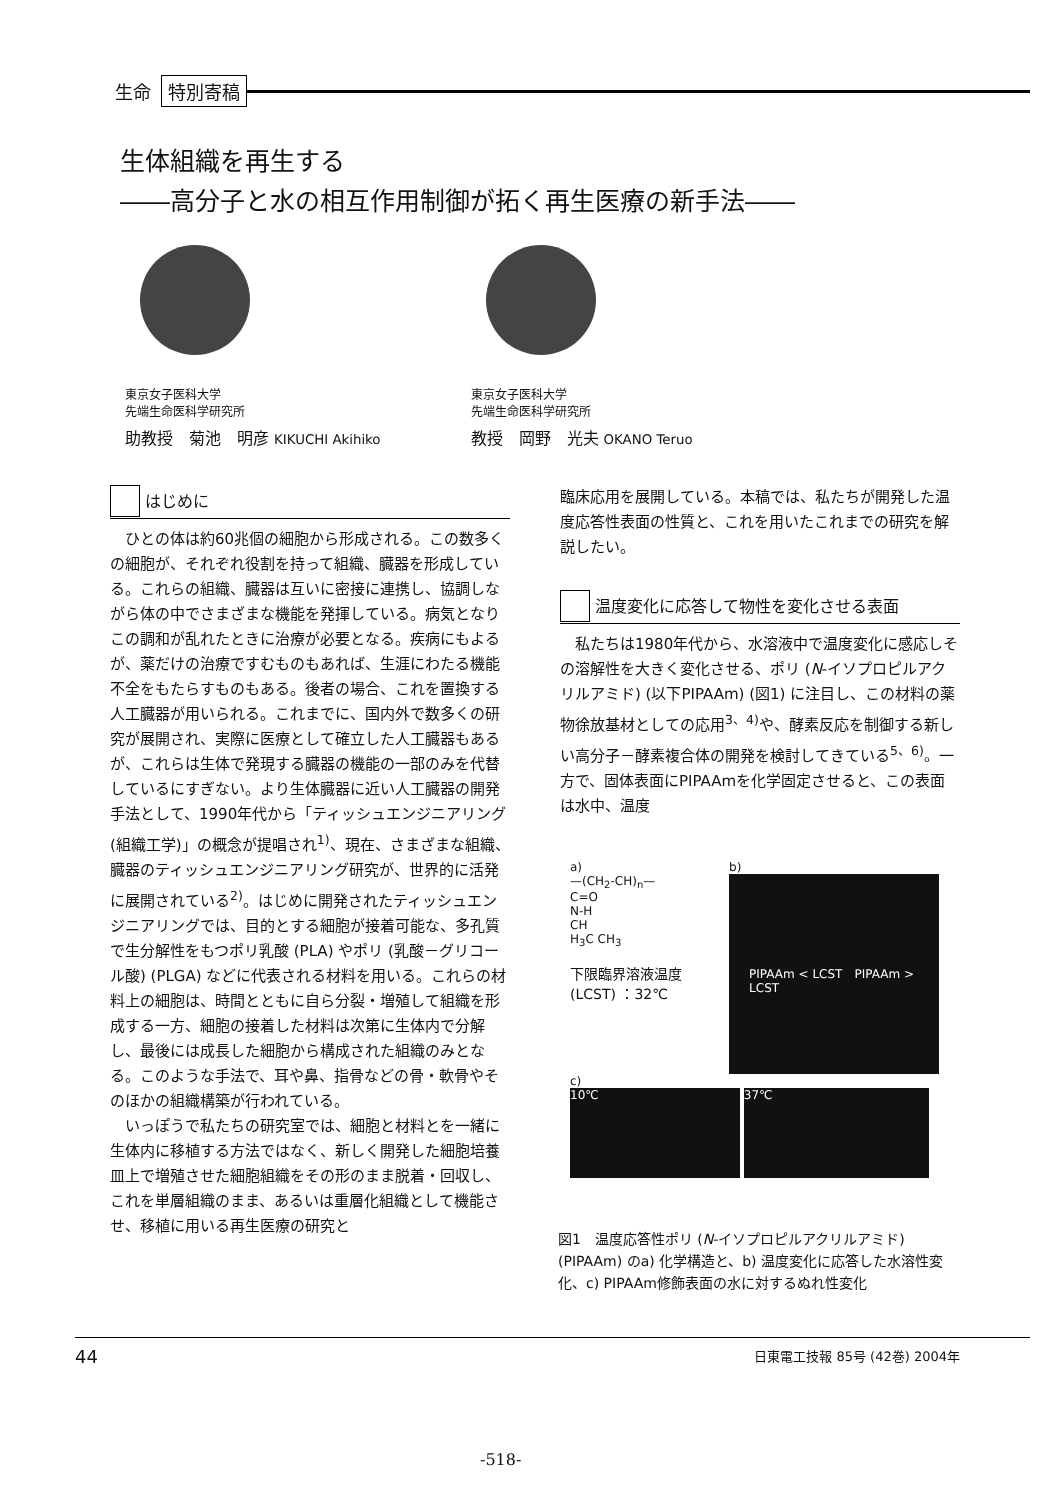生命 特別寄稿
生体組織を再生する
――高分子と水の相互作用制御が拓く再生医療の新手法――
東京女子医科大学
先端生命医科学研究所
助教授　菊池　明彦 KIKUCHI Akihiko
東京女子医科大学
先端生命医科学研究所
教授　岡野　光夫 OKANO Teruo
はじめに
ひとの体は約60兆個の細胞から形成される。この数多くの細胞が、それぞれ役割を持って組織、臓器を形成している。これらの組織、臓器は互いに密接に連携し、協調しながら体の中でさまざまな機能を発揮している。病気となりこの調和が乱れたときに治療が必要となる。疾病にもよるが、薬だけの治療ですむものもあれば、生涯にわたる機能不全をもたらすものもある。後者の場合、これを置換する人工臓器が用いられる。これまでに、国内外で数多くの研究が展開され、実際に医療として確立した人工臓器もあるが、これらは生体で発現する臓器の機能の一部のみを代替しているにすぎない。より生体臓器に近い人工臓器の開発手法として、1990年代から「ティッシュエンジニアリング(組織工学)」の概念が提唱され<sup>1)</sup>、現在、さまざまな組織、臓器のティッシュエンジニアリング研究が、世界的に活発に展開されている<sup>2)</sup>。はじめに開発されたティッシュエンジニアリングでは、目的とする細胞が接着可能な、多孔質で生分解性をもつポリ乳酸 (PLA) やポリ (乳酸－グリコール酸) (PLGA) などに代表される材料を用いる。これらの材料上の細胞は、時間とともに自ら分裂・増殖して組織を形成する一方、細胞の接着した材料は次第に生体内で分解し、最後には成長した細胞から構成された組織のみとなる。このような手法で、耳や鼻、指骨などの骨・軟骨やそのほかの組織構築が行われている。
いっぽうで私たちの研究室では、細胞と材料とを一緒に生体内に移植する方法ではなく、新しく開発した細胞培養皿上で増殖させた細胞組織をその形のまま脱着・回収し、これを単層組織のまま、あるいは重層化組織として機能させ、移植に用いる再生医療の研究と
臨床応用を展開している。本稿では、私たちが開発した温度応答性表面の性質と、これを用いたこれまでの研究を解説したい。
温度変化に応答して物性を変化させる表面
私たちは1980年代から、水溶液中で温度変化に感応しその溶解性を大きく変化させる、ポリ (N-イソプロピルアクリルアミド) (以下PIPAAm) (図1) に注目し、この材料の薬物徐放基材としての応用<sup>3、4)</sup>や、酵素反応を制御する新しい高分子－酵素複合体の開発を検討してきている<sup>5、6)</sup>。一方で、固体表面にPIPAAmを化学固定させると、この表面は水中、温度
a)
—(CH<sub>2</sub>-CH)<sub>n</sub>—
C=O
N-H
CH
H<sub>3</sub>C CH<sub>3</sub>
下限臨界溶液温度
(LCST) ：32℃
b)
PIPAAm < LCST　PIPAAm > LCST
c)
10℃ 37℃
図1　温度応答性ポリ (N-イソプロピルアクリルアミド) (PIPAAm) のa) 化学構造と、b) 温度変化に応答した水溶性変化、c) PIPAAm修飾表面の水に対するぬれ性変化
44 日東電工技報 85号 (42巻) 2004年
-518-